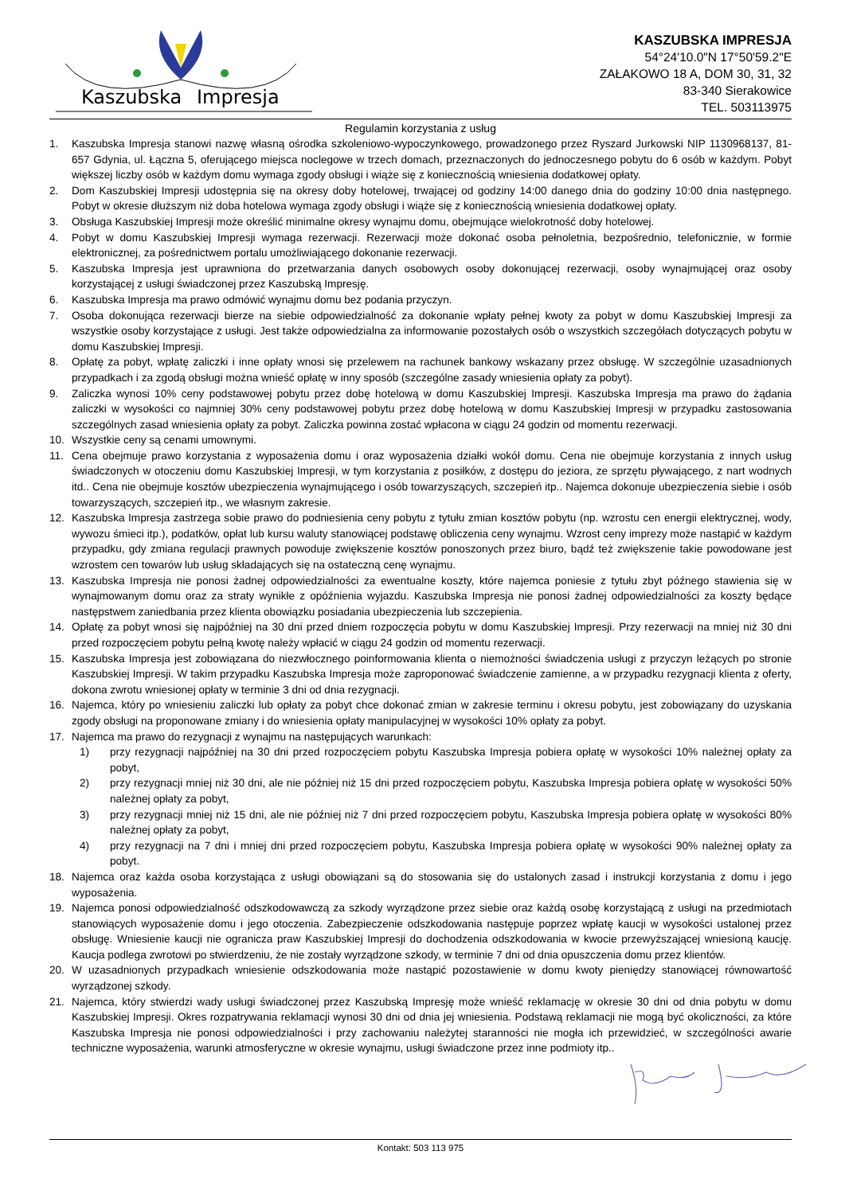Kaszubska
Impresja
KASZUBSKA IMPRESJA
54°24'10.0"N 17°50'59.2"E
ZAŁAKOWO 18 A, DOM 30, 31, 32
83-340 Sierakowice
TEL. 503113975
Regulamin korzystania z usług
1. Kaszubska Impresja stanowi nazwę własną ośrodka szkoleniowo-wypoczynkowego, prowadzonego przez Ryszard Jurkowski NIP 1130968137, 81-657 Gdynia, ul. Łączna 5, oferującego miejsca noclegowe w trzech domach, przeznaczonych do jednoczesnego pobytu do 6 osób w każdym. Pobyt większej liczby osób w każdym domu wymaga zgody obsługi i wiąże się z koniecznością wniesienia dodatkowej opłaty.
2. Dom Kaszubskiej Impresji udostępnia się na okresy doby hotelowej, trwającej od godziny 14:00 danego dnia do godziny 10:00 dnia następnego. Pobyt w okresie dłuższym niż doba hotelowa wymaga zgody obsługi i wiąże się z koniecznością wniesienia dodatkowej opłaty.
3. Obsługa Kaszubskiej Impresji może określić minimalne okresy wynajmu domu, obejmujące wielokrotność doby hotelowej.
4. Pobyt w domu Kaszubskiej Impresji wymaga rezerwacji. Rezerwacji może dokonać osoba pełnoletnia, bezpośrednio, telefonicznie, w formie elektronicznej, za pośrednictwem portalu umożliwiającego dokonanie rezerwacji.
5. Kaszubska Impresja jest uprawniona do przetwarzania danych osobowych osoby dokonującej rezerwacji, osoby wynajmującej oraz osoby korzystającej z usługi świadczonej przez Kaszubską Impresję.
6. Kaszubska Impresja ma prawo odmówić wynajmu domu bez podania przyczyn.
7. Osoba dokonująca rezerwacji bierze na siebie odpowiedzialność za dokonanie wpłaty pełnej kwoty za pobyt w domu Kaszubskiej Impresji za wszystkie osoby korzystające z usługi. Jest także odpowiedzialna za informowanie pozostałych osób o wszystkich szczegółach dotyczących pobytu w domu Kaszubskiej Impresji.
8. Opłatę za pobyt, wpłatę zaliczki i inne opłaty wnosi się przelewem na rachunek bankowy wskazany przez obsługę. W szczególnie uzasadnionych przypadkach i za zgodą obsługi można wnieść opłatę w inny sposób (szczególne zasady wniesienia opłaty za pobyt).
9. Zaliczka wynosi 10% ceny podstawowej pobytu przez dobę hotelową w domu Kaszubskiej Impresji. Kaszubska Impresja ma prawo do żądania zaliczki w wysokości co najmniej 30% ceny podstawowej pobytu przez dobę hotelową w domu Kaszubskiej Impresji w przypadku zastosowania szczególnych zasad wniesienia opłaty za pobyt. Zaliczka powinna zostać wpłacona w ciągu 24 godzin od momentu rezerwacji.
10. Wszystkie ceny są cenami umownymi.
11. Cena obejmuje prawo korzystania z wyposażenia domu i oraz wyposażenia działki wokół domu. Cena nie obejmuje korzystania z innych usług świadczonych w otoczeniu domu Kaszubskiej Impresji, w tym korzystania z posiłków, z dostępu do jeziora, ze sprzętu pływającego, z nart wodnych itd.. Cena nie obejmuje kosztów ubezpieczenia wynajmującego i osób towarzyszących, szczepień itp.. Najemca dokonuje ubezpieczenia siebie i osób towarzyszących, szczepień itp., we własnym zakresie.
12. Kaszubska Impresja zastrzega sobie prawo do podniesienia ceny pobytu z tytułu zmian kosztów pobytu (np. wzrostu cen energii elektrycznej, wody, wywozu śmieci itp.), podatków, opłat lub kursu waluty stanowiącej podstawę obliczenia ceny wynajmu. Wzrost ceny imprezy może nastąpić w każdym przypadku, gdy zmiana regulacji prawnych powoduje zwiększenie kosztów ponoszonych przez biuro, bądź też zwiększenie takie powodowane jest wzrostem cen towarów lub usług składających się na ostateczną cenę wynajmu.
13. Kaszubska Impresja nie ponosi żadnej odpowiedzialności za ewentualne koszty, które najemca poniesie z tytułu zbyt późnego stawienia się w wynajmowanym domu oraz za straty wynikłe z opóźnienia wyjazdu. Kaszubska Impresja nie ponosi żadnej odpowiedzialności za koszty będące następstwem zaniedbania przez klienta obowiązku posiadania ubezpieczenia lub szczepienia.
14. Opłatę za pobyt wnosi się najpóźniej na 30 dni przed dniem rozpoczęcia pobytu w domu Kaszubskiej Impresji. Przy rezerwacji na mniej niż 30 dni przed rozpoczęciem pobytu pełną kwotę należy wpłacić w ciągu 24 godzin od momentu rezerwacji.
15. Kaszubska Impresja jest zobowiązana do niezwłocznego poinformowania klienta o niemożności świadczenia usługi z przyczyn leżących po stronie Kaszubskiej Impresji. W takim przypadku Kaszubska Impresja może zaproponować świadczenie zamienne, a w przypadku rezygnacji klienta z oferty, dokona zwrotu wniesionej opłaty w terminie 3 dni od dnia rezygnacji.
16. Najemca, który po wniesieniu zaliczki lub opłaty za pobyt chce dokonać zmian w zakresie terminu i okresu pobytu, jest zobowiązany do uzyskania zgody obsługi na proponowane zmiany i do wniesienia opłaty manipulacyjnej w wysokości 10% opłaty za pobyt.
17. Najemca ma prawo do rezygnacji z wynajmu na następujących warunkach:
1) przy rezygnacji najpóźniej na 30 dni przed rozpoczęciem pobytu Kaszubska Impresja pobiera opłatę w wysokości 10% należnej opłaty za pobyt,
2) przy rezygnacji mniej niż 30 dni, ale nie później niż 15 dni przed rozpoczęciem pobytu, Kaszubska Impresja pobiera opłatę w wysokości 50% należnej opłaty za pobyt,
3) przy rezygnacji mniej niż 15 dni, ale nie później niż 7 dni przed rozpoczęciem pobytu, Kaszubska Impresja pobiera opłatę w wysokości 80% należnej opłaty za pobyt,
4) przy rezygnacji na 7 dni i mniej dni przed rozpoczęciem pobytu, Kaszubska Impresja pobiera opłatę w wysokości 90% należnej opłaty za pobyt.
18. Najemca oraz każda osoba korzystająca z usługi obowiązani są do stosowania się do ustalonych zasad i instrukcji korzystania z domu i jego wyposażenia.
19. Najemca ponosi odpowiedzialność odszkodowawczą za szkody wyrządzone przez siebie oraz każdą osobę korzystającą z usługi na przedmiotach stanowiących wyposażenie domu i jego otoczenia. Zabezpieczenie odszkodowania następuje poprzez wpłatę kaucji w wysokości ustalonej przez obsługę. Wniesienie kaucji nie ogranicza praw Kaszubskiej Impresji do dochodzenia odszkodowania w kwocie przewyższającej wniesioną kaucję. Kaucja podlega zwrotowi po stwierdzeniu, że nie zostały wyrządzone szkody, w terminie 7 dni od dnia opuszczenia domu przez klientów.
20. W uzasadnionych przypadkach wniesienie odszkodowania może nastąpić pozostawienie w domu kwoty pieniędzy stanowiącej równowartość wyrządzonej szkody.
21. Najemca, który stwierdzi wady usługi świadczonej przez Kaszubską Impresję może wnieść reklamację w okresie 30 dni od dnia pobytu w domu Kaszubskiej Impresji. Okres rozpatrywania reklamacji wynosi 30 dni od dnia jej wniesienia. Podstawą reklamacji nie mogą być okoliczności, za które Kaszubska Impresja nie ponosi odpowiedzialności i przy zachowaniu należytej staranności nie mogła ich przewidzieć, w szczególności awarie techniczne wyposażenia, warunki atmosferyczne w okresie wynajmu, usługi świadczone przez inne podmioty itp..
Kontakt: 503 113 975